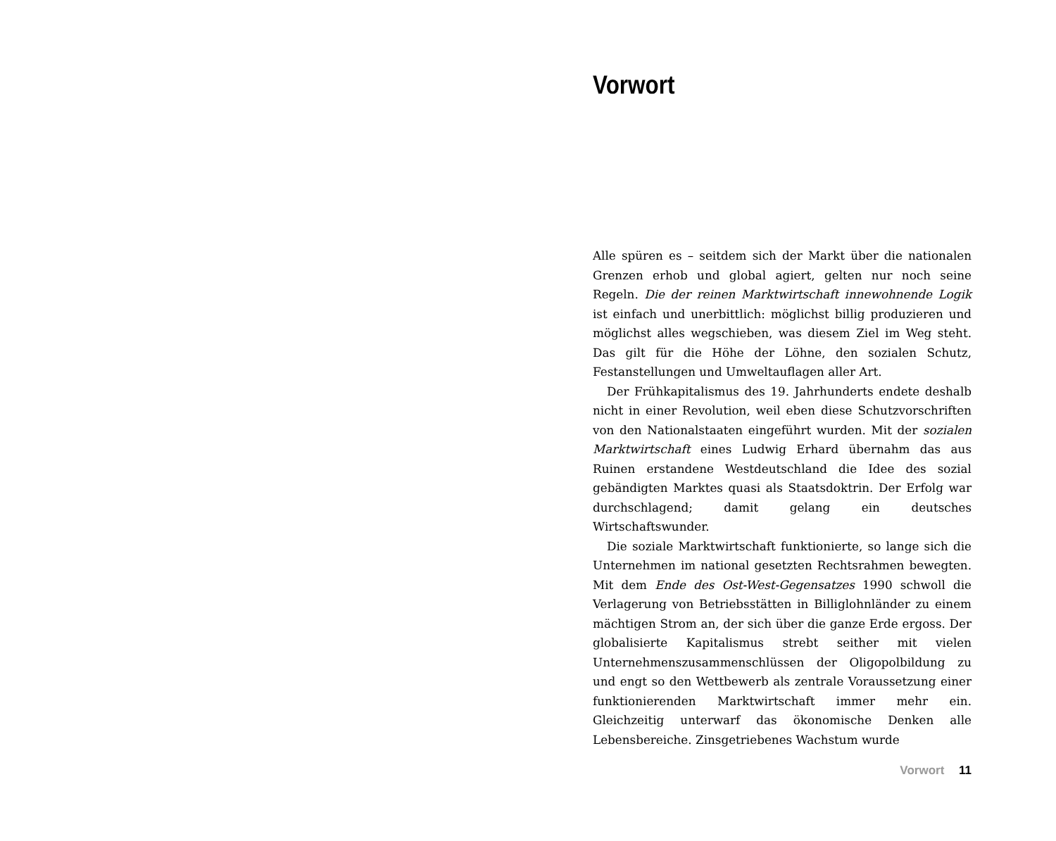Vorwort
Alle spüren es – seitdem sich der Markt über die nationalen Grenzen erhob und global agiert, gelten nur noch seine Regeln. Die der reinen Marktwirtschaft innewohnende Logik ist einfach und unerbittlich: möglichst billig produzieren und möglichst alles wegschieben, was diesem Ziel im Weg steht. Das gilt für die Höhe der Löhne, den sozialen Schutz, Festanstellungen und Umweltauflagen aller Art.
Der Frühkapitalismus des 19. Jahrhunderts endete deshalb nicht in einer Revolution, weil eben diese Schutzvorschriften von den Nationalstaaten eingeführt wurden. Mit der sozialen Marktwirtschaft eines Ludwig Erhard übernahm das aus Ruinen erstandene Westdeutschland die Idee des sozial gebändigten Marktes quasi als Staatsdoktrin. Der Erfolg war durchschlagend; damit gelang ein deutsches Wirtschaftswunder.
Die soziale Marktwirtschaft funktionierte, so lange sich die Unternehmen im national gesetzten Rechtsrahmen bewegten. Mit dem Ende des Ost-West-Gegensatzes 1990 schwoll die Verlagerung von Betriebsstätten in Billiglohnländer zu einem mächtigen Strom an, der sich über die ganze Erde ergoss. Der globalisierte Kapitalismus strebt seither mit vielen Unternehmenszusammenschlüssen der Oligopolbildung zu und engt so den Wettbewerb als zentrale Voraussetzung einer funktionierenden Marktwirtschaft immer mehr ein. Gleichzeitig unterwarf das ökonomische Denken alle Lebensbereiche. Zinsgetriebenes Wachstum wurde
Vorwort 11